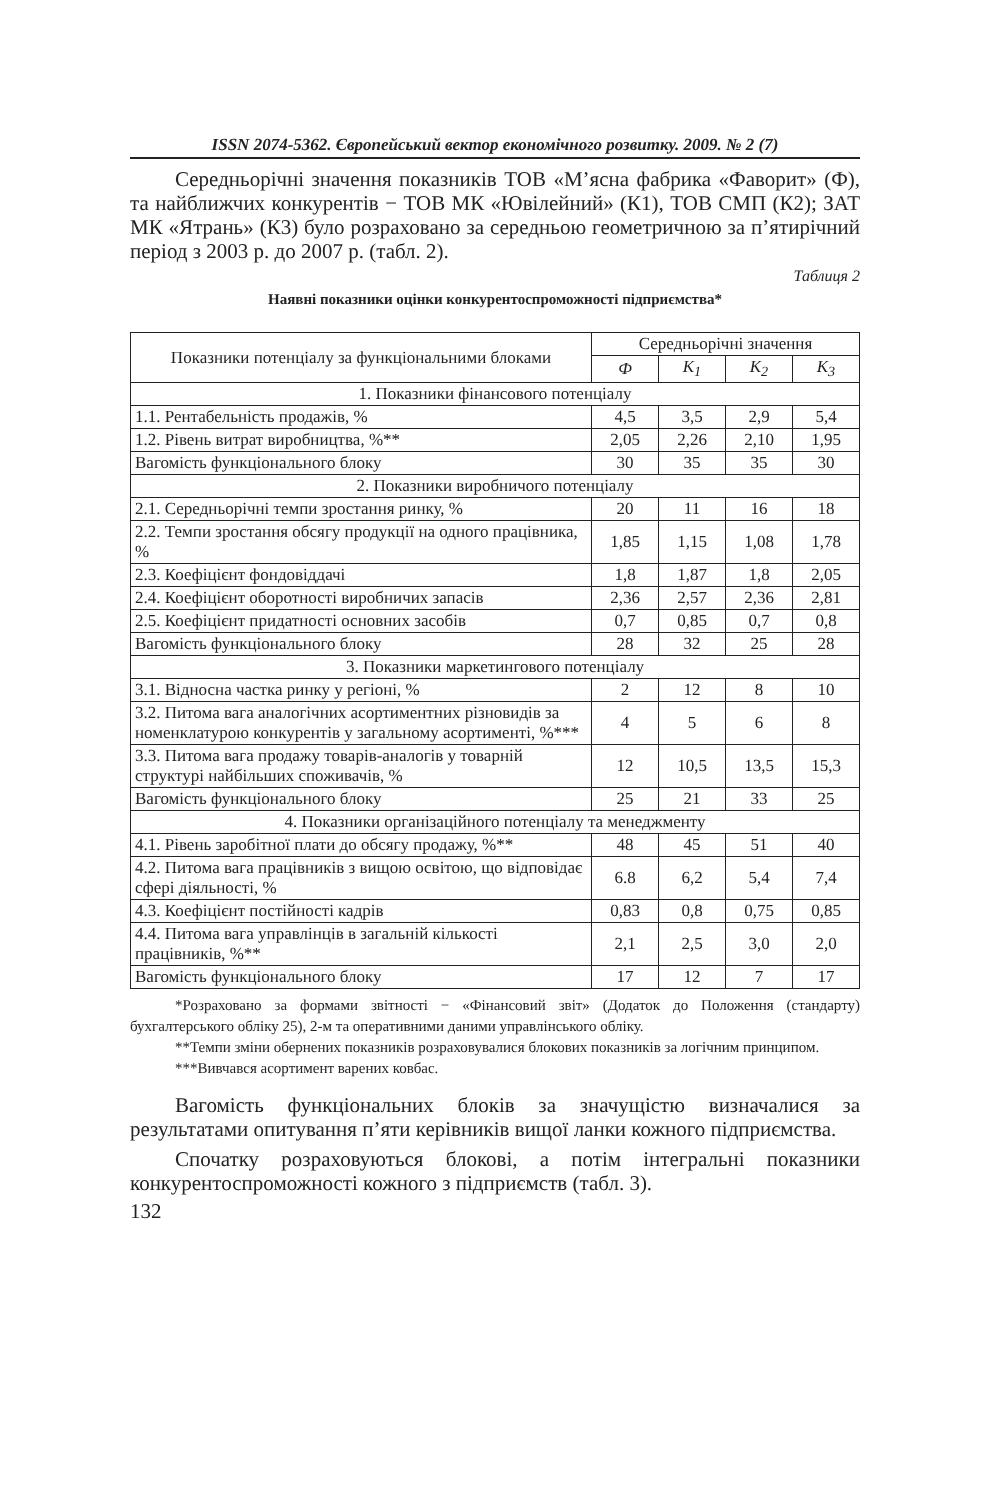ISSN 2074-5362. Європейський вектор економічного розвитку. 2009. № 2 (7)
Середньорічні значення показників ТОВ «М’ясна фабрика «Фаворит» (Ф), та найближчих конкурентів − ТОВ МК «Ювілейний» (К1), ТОВ СМП (К2); ЗАТ МК «Ятрань» (К3) було розраховано за середньою геометричною за п’ятирічний період з 2003 р. до 2007 р. (табл. 2).
Таблиця 2
Наявні показники оцінки конкурентоспроможності підприємства*
| Показники потенціалу за функціональними блоками | Середньорічні значення | | | |
| --- | --- | --- | --- | --- |
| | Ф | К<sub>1</sub> | К<sub>2</sub> | К<sub>3</sub> |
| 1. Показники фінансового потенціалу | | | | |
| 1.1. Рентабельність продажів, % | 4,5 | 3,5 | 2,9 | 5,4 |
| 1.2. Рівень витрат виробництва, %** | 2,05 | 2,26 | 2,10 | 1,95 |
| Вагомість функціонального блоку | 30 | 35 | 35 | 30 |
| 2. Показники виробничого потенціалу | | | | |
| 2.1. Середньорічні темпи зростання ринку, % | 20 | 11 | 16 | 18 |
| 2.2. Темпи зростання обсягу продукції на одного працівника, % | 1,85 | 1,15 | 1,08 | 1,78 |
| 2.3. Коефіцієнт фондовіддачі | 1,8 | 1,87 | 1,8 | 2,05 |
| 2.4. Коефіцієнт оборотності виробничих запасів | 2,36 | 2,57 | 2,36 | 2,81 |
| 2.5. Коефіцієнт придатності основних засобів | 0,7 | 0,85 | 0,7 | 0,8 |
| Вагомість функціонального блоку | 28 | 32 | 25 | 28 |
| 3. Показники маркетингового потенціалу | | | | |
| 3.1. Відносна частка ринку у регіоні, % | 2 | 12 | 8 | 10 |
| 3.2. Питома вага аналогічних асортиментних різновидів за номенклатурою конкурентів у загальному асортименті, %*** | 4 | 5 | 6 | 8 |
| 3.3. Питома вага продажу товарів-аналогів у товарній структурі найбільших споживачів, % | 12 | 10,5 | 13,5 | 15,3 |
| Вагомість функціонального блоку | 25 | 21 | 33 | 25 |
| 4. Показники організаційного потенціалу та менеджменту | | | | |
| 4.1. Рівень заробітної плати до обсягу продажу, %** | 48 | 45 | 51 | 40 |
| 4.2. Питома вага працівників з вищою освітою, що відповідає сфері діяльності, % | 6.8 | 6,2 | 5,4 | 7,4 |
| 4.3. Коефіцієнт постійності кадрів | 0,83 | 0,8 | 0,75 | 0,85 |
| 4.4. Питома вага управлінців в загальній кількості працівників, %** | 2,1 | 2,5 | 3,0 | 2,0 |
| Вагомість функціонального блоку | 17 | 12 | 7 | 17 |
*Розраховано за формами звітності − «Фінансовий звіт» (Додаток до Положення (стандарту) бухгалтерського обліку 25), 2-м та оперативними даними управлінського обліку.
**Темпи зміни обернених показників розраховувалися блокових показників за логічним принципом.
***Вивчався асортимент варених ковбас.
Вагомість функціональних блоків за значущістю визначалися за результатами опитування п’яти керівників вищої ланки кожного підприємства.
Спочатку розраховуються блокові, а потім інтегральні показники конкурентоспроможності кожного з підприємств (табл. 3).
132